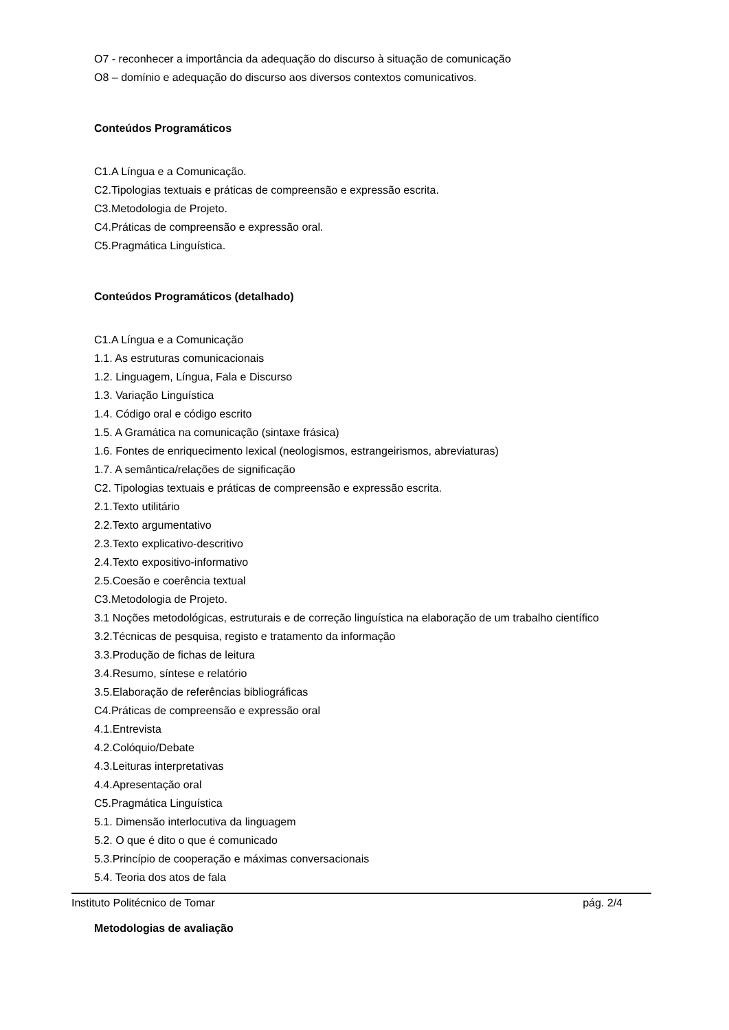O7 - reconhecer a importância da adequação do discurso à situação de comunicação
O8 – domínio e adequação do discurso aos diversos contextos comunicativos.
Conteúdos Programáticos
C1.A Língua e a Comunicação.
C2.Tipologias textuais e práticas de compreensão e expressão escrita.
C3.Metodologia de Projeto.
C4.Práticas de compreensão e expressão oral.
C5.Pragmática Linguística.
Conteúdos Programáticos (detalhado)
C1.A Língua e a Comunicação
1.1. As estruturas comunicacionais
1.2. Linguagem, Língua, Fala e Discurso
1.3. Variação Linguística
1.4. Código oral e código escrito
1.5. A Gramática na comunicação (sintaxe frásica)
1.6. Fontes de enriquecimento lexical (neologismos, estrangeirismos, abreviaturas)
1.7. A semântica/relações de significação
C2. Tipologias textuais e práticas de compreensão e expressão escrita.
2.1.Texto utilitário
2.2.Texto argumentativo
2.3.Texto explicativo-descritivo
2.4.Texto expositivo-informativo
2.5.Coesão e coerência textual
C3.Metodologia de Projeto.
3.1 Noções metodológicas, estruturais e de correção linguística na elaboração de um trabalho científico
3.2.Técnicas de pesquisa, registo e tratamento da informação
3.3.Produção de fichas de leitura
3.4.Resumo, síntese e relatório
3.5.Elaboração de referências bibliográficas
C4.Práticas de compreensão e expressão oral
4.1.Entrevista
4.2.Colóquio/Debate
4.3.Leituras interpretativas
4.4.Apresentação oral
C5.Pragmática Linguística
5.1. Dimensão interlocutiva da linguagem
5.2. O que é dito o que é comunicado
5.3.Princípio de cooperação e máximas conversacionais
5.4. Teoria dos atos de fala
Metodologias de avaliação
Instituto Politécnico de Tomar pág. 2/4